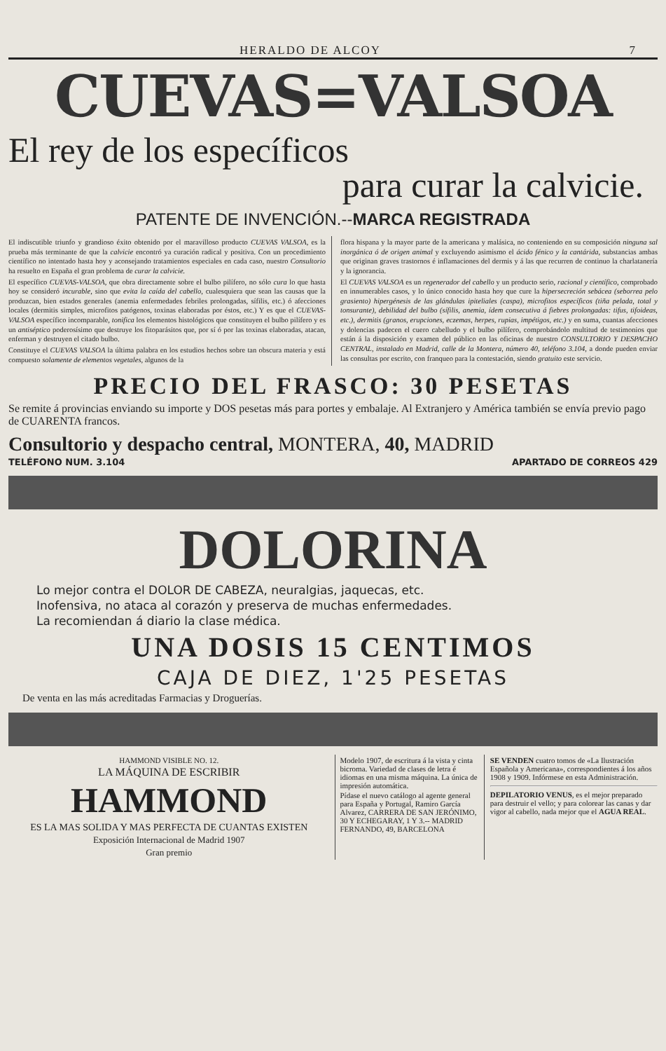HERALDO DE ALCOY 7
CUEVAS=VALSOA
El rey de los específicos
para curar la calvicie.
PATENTE DE INVENCIÓN.--MARCA REGISTRADA
El indiscutible triunfo y grandioso éxito obtenido por el maravilloso producto CUEVAS VALSOA, es la prueba más terminante de que la calvicie encontró ya curación radical y positiva. Con un procedimiento científico no intentado hasta hoy y aconsejando tratamientos especiales en cada caso, nuestro Consultorio ha resuelto en España el gran problema de curar la calvicie.
El específico CUEVAS-VALSOA, que obra directamente sobre el bulbo pilífero, no sólo cura lo que hasta hoy se consideró incurable, sino que evita la caída del cabello, cualesquiera que sean las causas que la produzcan, bien estados generales (anemia enfermedades febriles prolongadas, sífilis, etc.) ó afecciones locales (dermitis simples, microfitos patógenos, toxinas elaboradas por éstos, etc.) Y es que el CUEVAS-VALSOA específico incomparable, tonifica los elementos histológicos que constituyen el bulbo pilífero y es un antiséptico poderosísimo que destruye los fitoparásitos que, por sí ó por las toxinas elaboradas, atacan, enferman y destruyen el citado bulbo.
Constituye el CUEVAS VALSOA la última palabra en los estudios hechos sobre tan obscura materia y está compuesto solamente de elementos vegetales, algunos de la
flora hispana y la mayor parte de la americana y malásica, no conteniendo en su composición ninguna sal inorgánica ó de origen animal y excluyendo asimismo el ácido fénico y la cantárida, substancias ambas que originan graves trastornos é inflamaciones del dermis y á las que recurren de continuo la charlatanería y la ignorancia.
El CUEVAS VALSOA es un regenerador del cabello y un producto serio, racional y científico, comprobado en innumerables casos, y lo único conocido hasta hoy que cure la hipersecreción sebácea (seborrea pelo grasiento) hipergénesis de las glándulas ipiteliales (caspa), microfitos específicos (tiña pelada, total y tonsurante), debilidad del bulbo (sífilis, anemia, ídem consecutiva á fiebres prolongadas: tifus, tifoideas, etc.), dermitis (granos, erupciones, eczemas, herpes, rupias, impétigos, etc.) y en suma, cuantas afecciones y dolencias padecen el cuero cabelludo y el bulbo pilífero, comprobándolo multitud de testimonios que están á la disposición y examen del público en las oficinas de nuestro CONSULTORIO Y DESPACHO CENTRAL, instalado en Madrid, calle de la Montera, número 40, teléfono 3.104, a donde pueden enviar las consultas por escrito, con franqueo para la contestación, siendo gratuito este servicio.
PRECIO DEL FRASCO: 30 PESETAS
Se remite á provincias enviando su importe y DOS pesetas más para portes y embalaje. Al Extranjero y América también se envía previo pago de CUARENTA francos.
Consultorio y despacho central, MONTERA, 40, MADRID
TELÉFONO NUM. 3.104 APARTADO DE CORREOS 429
DOLORINA
Lo mejor contra el DOLOR DE CABEZA, neuralgias, jaquecas, etc.
Inofensiva, no ataca al corazón y preserva de muchas enfermedades.
La recomiendan á diario la clase médica.
UNA DOSIS 15 CENTIMOS
CAJA DE DIEZ, 1'25 PESETAS
De venta en las más acreditadas Farmacias y Droguerías.
HAMMOND VISIBLE NO. 12.
LA MÁQUINA DE ESCRIBIR
HAMMOND
ES LA MAS SOLIDA Y MAS PERFECTA DE CUANTAS EXISTEN
Exposición Internacional de Madrid 1907
Gran premio
Modelo 1907, de escritura á la vista y cinta bicroma. Variedad de clases de letra é idiomas en una misma máquina. La única de impresión automática.
Pídase el nuevo catálogo al agente general para España y Portugal, Ramiro García Alvarez, CARRERA DE SAN JERÓNIMO, 30 Y ECHEGARAY, 1 Y 3.-- MADRID FERNANDO, 49, BARCELONA
SE VENDEN cuatro tomos de «La Ilustración Española y Americana», correspondientes á los años 1908 y 1909. Infórmese en esta Administración.
DEPILATORIO VENUS, es el mejor preparado para destruir el vello; y para colorear las canas y dar vigor al cabello, nada mejor que el AGUA REAL.